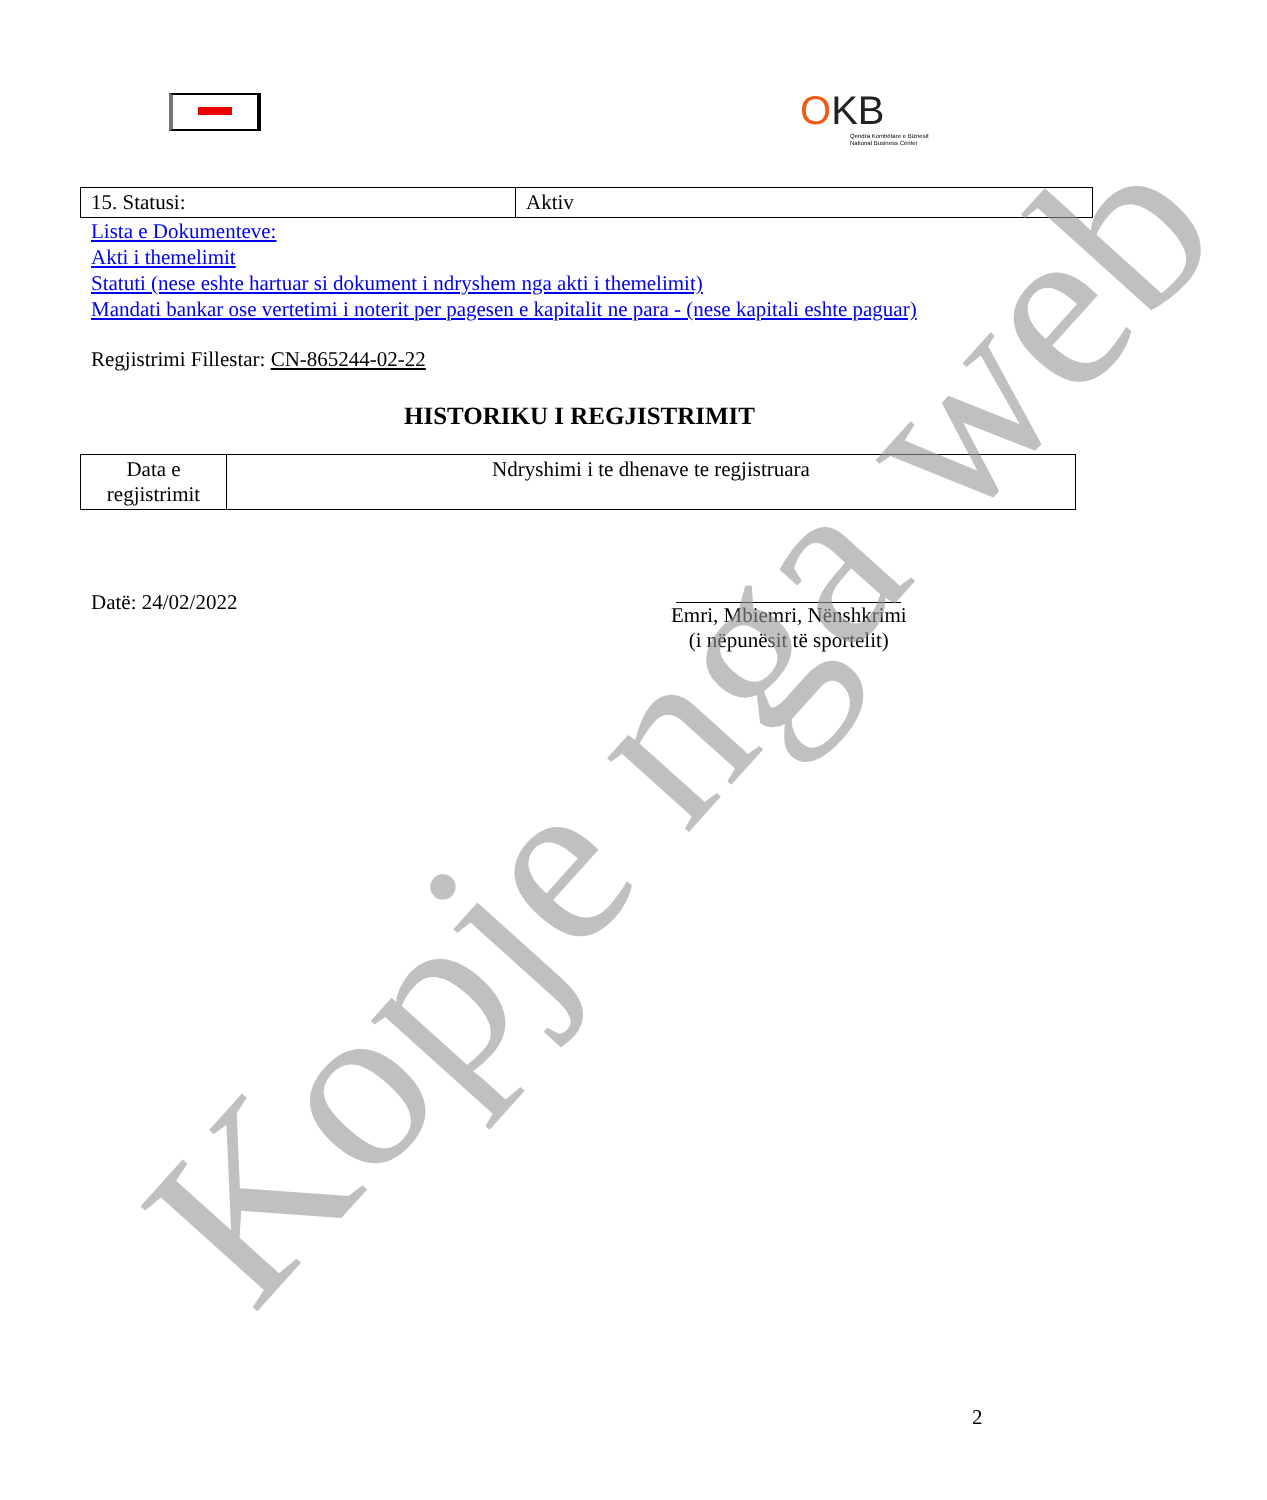OKB
Qendra Kombëtare e Biznesit
National Business Center
| 15. Statusi: | Aktiv |
Lista e Dokumenteve:
Akti i themelimit
Statuti (nese eshte hartuar si dokument i ndryshem nga akti i themelimit)
Mandati bankar ose vertetimi i noterit per pagesen e kapitalit ne para - (nese kapitali eshte paguar)
Regjistrimi Fillestar: CN-865244-02-22
HISTORIKU I REGJISTRIMIT
| Data e regjistrimit | Ndryshimi i te dhenave te regjistruara |
Datë: 24/02/2022
Emri, Mbiemri, Nënshkrimi
(i nëpunësit të sportelit)
2
Kopje nga web